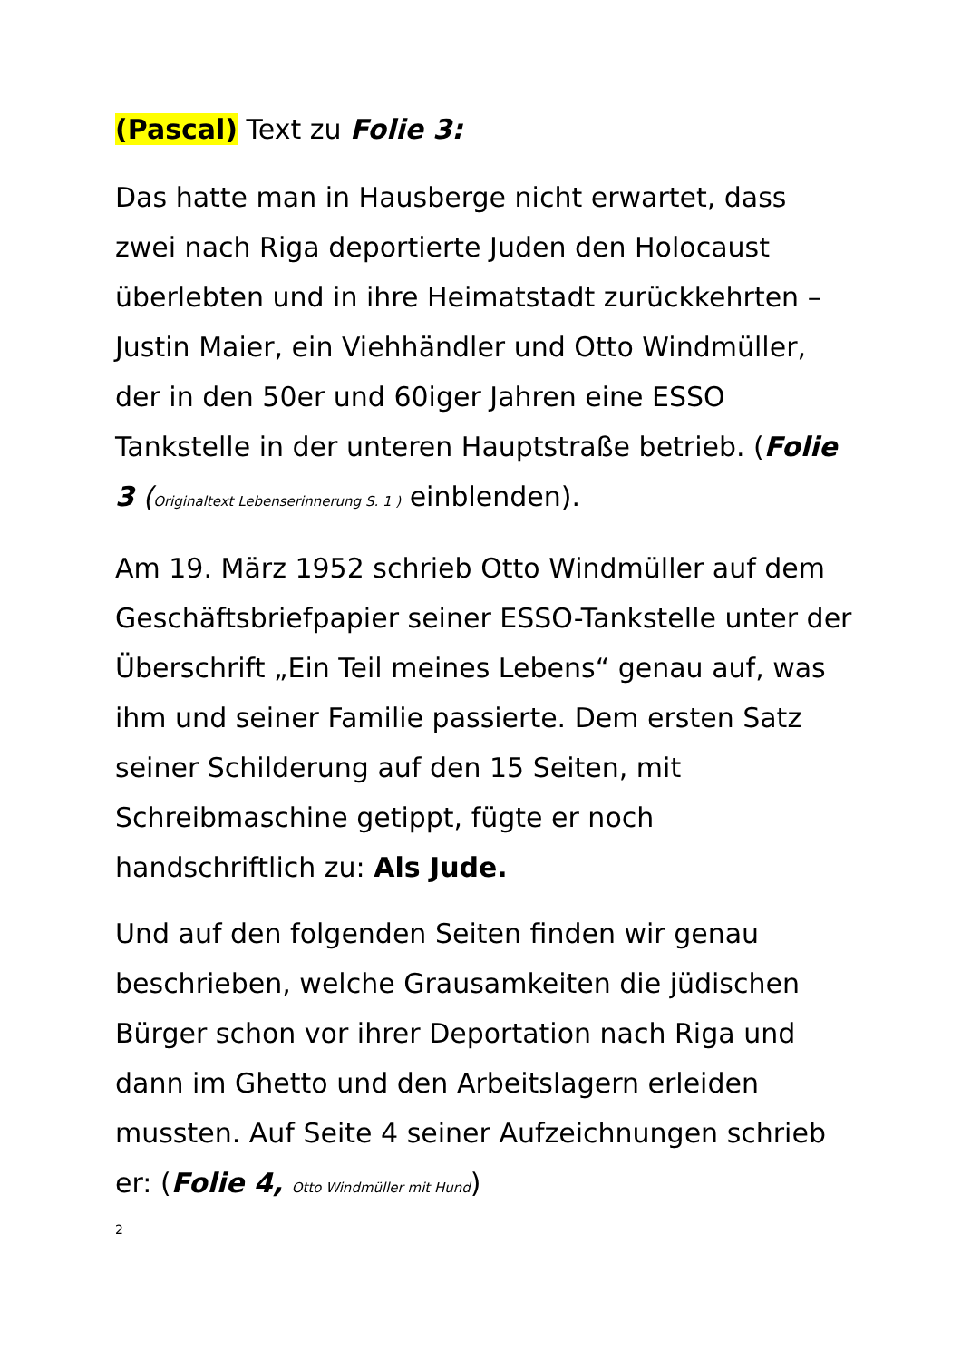(Pascal) Text zu Folie 3:
Das hatte man in Hausberge nicht erwartet, dass zwei nach Riga deportierte Juden den Holocaust überlebten und in ihre Heimatstadt zurückkehrten – Justin Maier, ein Viehhändler und Otto Windmüller, der in den 50er und 60iger Jahren eine ESSO Tankstelle in der unteren Hauptstraße betrieb. (Folie 3 (Originaltext Lebenserinnerung S. 1 ) einblenden).
Am 19. März 1952 schrieb Otto Windmüller auf dem Geschäftsbriefpapier seiner ESSO-Tankstelle unter der Überschrift „Ein Teil meines Lebens“ genau auf, was ihm und seiner Familie passierte. Dem ersten Satz seiner Schilderung auf den 15 Seiten, mit Schreibmaschine getippt, fügte er noch handschriftlich zu: Als Jude.
Und auf den folgenden Seiten finden wir genau beschrieben, welche Grausamkeiten die jüdischen Bürger schon vor ihrer Deportation nach Riga und dann im Ghetto und den Arbeitslagern erleiden mussten. Auf Seite 4 seiner Aufzeichnungen schrieb er: (Folie 4, Otto Windmüller mit Hund)
2